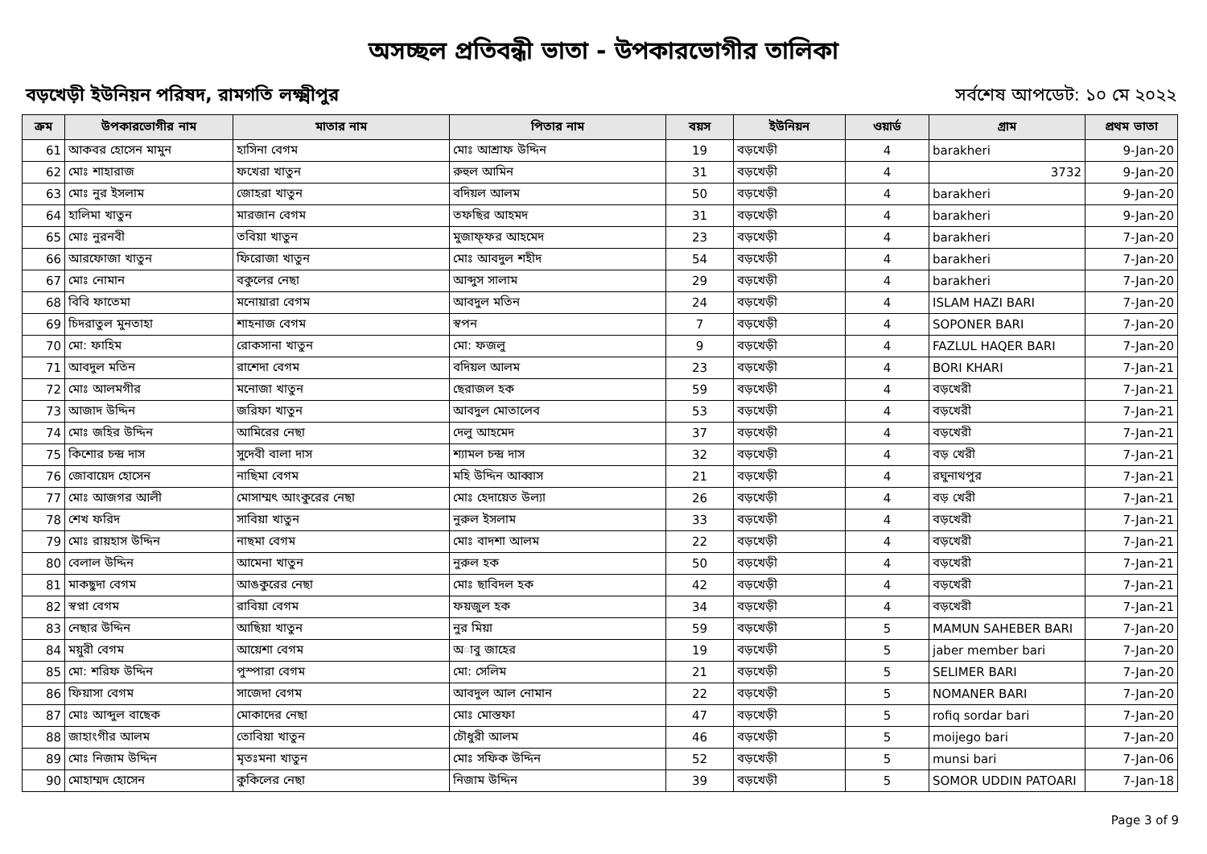অসচ্ছল প্রতিবন্ধী ভাতা - উপকারভোগীর তালিকা
বড়খেড়ী ইউনিয়ন পরিষদ, রামগতি লক্ষ্মীপুর সর্বশেষ আপডেট: ১০ মে ২০২২
| ক্রম | উপকারভোগীর নাম | মাতার নাম | পিতার নাম | বয়স | ইউনিয়ন | ওয়ার্ড | গ্রাম | প্রথম ভাতা |
| --- | --- | --- | --- | --- | --- | --- | --- | --- |
| 61 | আকবর হোসেন মামুন | হাসিনা বেগম | মোঃ আশ্রাফ উদ্দিন | 19 | বড়খেড়ী | 4 | barakheri | 9-Jan-20 |
| 62 | মোঃ শাহারাজ | ফখেরা খাতুন | রুহুল আমিন | 31 | বড়খেড়ী | 4 | 3732 | 9-Jan-20 |
| 63 | মোঃ নুর ইসলাম | জোহরা খাতুন | বদিয়ল আলম | 50 | বড়খেড়ী | 4 | barakheri | 9-Jan-20 |
| 64 | হালিমা খাতুন | মারজান বেগম | তফছির আহমদ | 31 | বড়খেড়ী | 4 | barakheri | 9-Jan-20 |
| 65 | মোঃ নুরনবী | তবিয়া খাতুন | মুজাফ্ফর আহমেদ | 23 | বড়খেড়ী | 4 | barakheri | 7-Jan-20 |
| 66 | আরফোজা খাতুন | ফিরোজা খাতুন | মোঃ আবদুল শহীদ | 54 | বড়খেড়ী | 4 | barakheri | 7-Jan-20 |
| 67 | মোঃ নোমান | বকুলের নেছা | আব্দুস সালাম | 29 | বড়খেড়ী | 4 | barakheri | 7-Jan-20 |
| 68 | বিবি ফাতেমা | মনোয়ারা বেগম | আবদুল মতিন | 24 | বড়খেড়ী | 4 | ISLAM HAZI BARI | 7-Jan-20 |
| 69 | চিদরাতুল মুনতাহা | শাহনাজ বেগম | স্বপন | 7 | বড়খেড়ী | 4 | SOPONER BARI | 7-Jan-20 |
| 70 | মো: ফাহিম | রোকসানা খাতুন | মো: ফজলু | 9 | বড়খেড়ী | 4 | FAZLUL HAQER BARI | 7-Jan-20 |
| 71 | আবদুল মতিন | রাশেদা বেগম | বদিয়ল আলম | 23 | বড়খেড়ী | 4 | BORI KHARI | 7-Jan-21 |
| 72 | মোঃ আলমগীর | মনোজা খাতুন | ছেরাজল হক | 59 | বড়খেড়ী | 4 | বড়খেরী | 7-Jan-21 |
| 73 | আজাদ উদ্দিন | জরিফা খাতুন | আবদুল মোতালেব | 53 | বড়খেড়ী | 4 | বড়খেরী | 7-Jan-21 |
| 74 | মোঃ জহির উদ্দিন | আমিরের নেছা | দেলু আহমেদ | 37 | বড়খেড়ী | 4 | বড়খেরী | 7-Jan-21 |
| 75 | কিশোর চন্দ্র দাস | সুদেবী বালা দাস | শ্যামল চন্দ্র দাস | 32 | বড়খেড়ী | 4 | বড় খেরী | 7-Jan-21 |
| 76 | জোবায়েদ হোসেন | নাছিমা বেগম | মহি উদ্দিন আব্বাস | 21 | বড়খেড়ী | 4 | রঘুনাথপুর | 7-Jan-21 |
| 77 | মোঃ আজগর আলী | মোসাম্মৎ আংকুরের নেছা | মোঃ হেদায়েত উল্যা | 26 | বড়খেড়ী | 4 | বড় খেরী | 7-Jan-21 |
| 78 | শেখ ফরিদ | সাবিয়া খাতুন | নুরুল ইসলাম | 33 | বড়খেড়ী | 4 | বড়খেরী | 7-Jan-21 |
| 79 | মোঃ রায়হাস উদ্দিন | নাছমা বেগম | মোঃ বাদশা আলম | 22 | বড়খেড়ী | 4 | বড়খেরী | 7-Jan-21 |
| 80 | বেলাল উদ্দিন | আমেনা খাতুন | নুরুল হক | 50 | বড়খেড়ী | 4 | বড়খেরী | 7-Jan-21 |
| 81 | মাকছুদা বেগম | আঙকুরের নেছা | মোঃ ছাবিদল হক | 42 | বড়খেড়ী | 4 | বড়খেরী | 7-Jan-21 |
| 82 | স্বপ্না বেগম | রাবিয়া বেগম | ফয়জুল হক | 34 | বড়খেড়ী | 4 | বড়খেরী | 7-Jan-21 |
| 83 | নেছার উদ্দিন | আছিয়া খাতুন | নুর মিয়া | 59 | বড়খেড়ী | 5 | MAMUN SAHEBER BARI | 7-Jan-20 |
| 84 | ময়ুরী বেগম | আয়েশা বেগম | অাবু জাহের | 19 | বড়খেড়ী | 5 | jaber member bari | 7-Jan-20 |
| 85 | মো: শরিফ উদ্দিন | পুস্পারা বেগম | মো: সেলিম | 21 | বড়খেড়ী | 5 | SELIMER BARI | 7-Jan-20 |
| 86 | ফিয়াসা বেগম | সাজেদা বেগম | আবদুল আল নোমান | 22 | বড়খেড়ী | 5 | NOMANER BARI | 7-Jan-20 |
| 87 | মোঃ আব্দুল বাছেক | মোকাদের নেছা | মোঃ মোস্তফা | 47 | বড়খেড়ী | 5 | rofiq sordar bari | 7-Jan-20 |
| 88 | জাহাংগীর আলম | তোবিয়া খাতুন | চৌধুরী আলম | 46 | বড়খেড়ী | 5 | moijego bari | 7-Jan-20 |
| 89 | মোঃ নিজাম উদ্দিন | মৃতঃমনা খাতুন | মোঃ সফিক উদ্দিন | 52 | বড়খেড়ী | 5 | munsi bari | 7-Jan-06 |
| 90 | মোহাম্মদ হোসেন | কুকিলের নেছা | নিজাম উদ্দিন | 39 | বড়খেড়ী | 5 | SOMOR UDDIN PATOARI | 7-Jan-18 |
Page 3 of 9